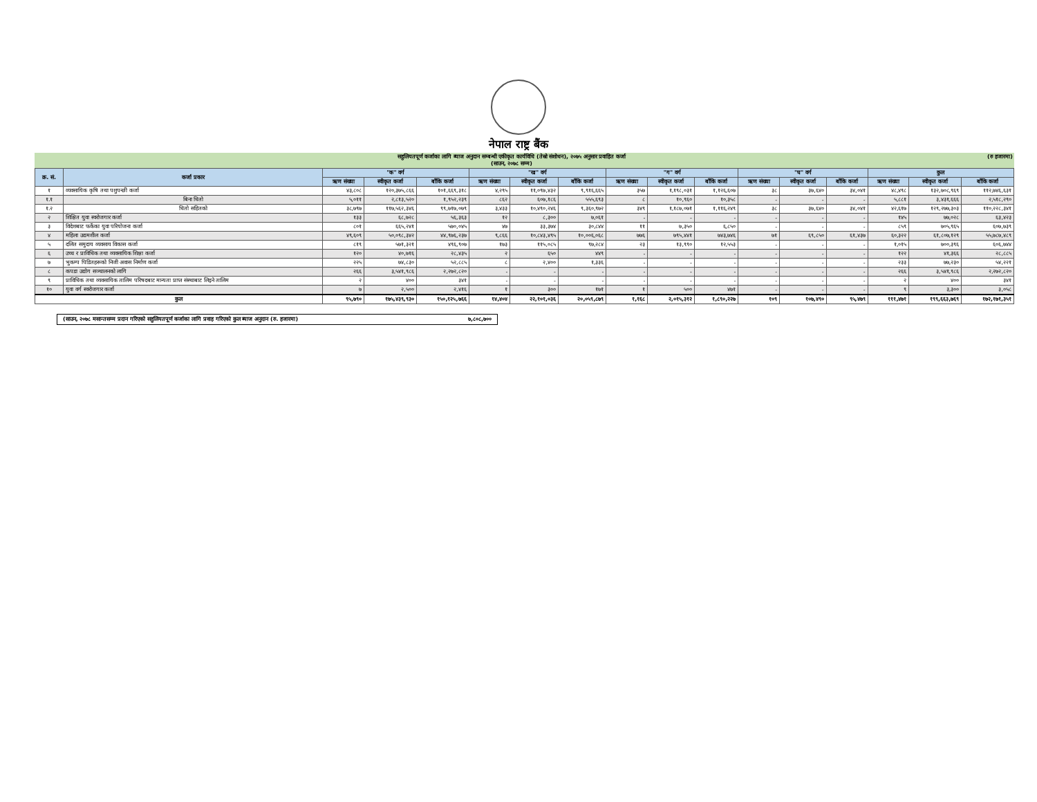नेपाल राष्ट्र बैंक
सहुलियतपूर्ण कर्जाका लागि ब्याज अनुदान सम्बन्धी एकीकृत कार्यविधि (तेस्रो संशोधन), २०७५ अनुसार प्रवाहित कर्जा
(साउन, २०७८ सम्म)
(रु हजारमा)
| क्र. सं. | कर्जा प्रकार | "क" वर्ग | | | "ख" वर्ग | | | "ग" वर्ग | | | "घ" वर्ग | | | कुल | | |
| --- | --- | --- | --- | --- | --- | --- | --- | --- | --- | --- | --- | --- | --- | --- | --- | --- |
| | | ऋण संख्या | स्वीकृत कर्जा | बाँकि कर्जा | ऋण संख्या | स्वीकृत कर्जा | बाँकि कर्जा | ऋण संख्या | स्वीकृत कर्जा | बाँकि कर्जा | ऋण संख्या | स्वीकृत कर्जा | बाँकि कर्जा | ऋण संख्या | स्वीकृत कर्जा | बाँकि कर्जा |
| १ | व्यवसायिक कृषि तथा पशुपन्छी कर्जा | ४३,८०८ | १२०,३७५,८६६ | १०१,६६९,३१८ | ४,२९५ | ११,०९७,४३२ | ९,९१६,६६५ | ३५७ | १,१९८,०३१ | १,१२६,६०७ | ३८ | ३७,६४० | ३४,०४१ | ४८,४९८ | १३२,७०८,९६९ | ११२,७४६,६३१ |
| १.१ | बिना धितो | ५,०११ | २,८१३,५२० | १,९५२,२३९ | ८६२ | ६०७,१८६ | ५५५,६९३ | ८ | १०,९६० | १०,३५८ | - | - | - | ५,८८१ | ३,४३१,६६६ | २,५१८,२९० |
| १.२ | धितो सहितको | ३८,७९७ | ११७,५६२,३४६ | ९९,७१७,०७९ | ३,४३३ | १०,४९०,२४६ | ९,३६०,९७२ | ३४९ | १,१८७,०७१ | १,११६,२४९ | ३८ | ३७,६४० | ३४,०४१ | ४२,६१७ | १२९,२७७,३०३ | ११०,२२८,३४१ |
| २ | शिक्षित युवा स्वरोजगार कर्जा | १३३ | ६८,७२८ | ५६,३६३ | १२ | ८,३०० | ७,०६१ | - | - | - | - | - | - | १४५ | ७७,०२८ | ६३,४२३ |
| ३ | विदेशबाट फर्केका युवा परियोजना कर्जा | ८०१ | ६६५,२४१ | ५७०,०४५ | ४७ | ३३,३७४ | ३०,८४४ | ११ | ७,३५० | ६,८५० | - | - | - | ८५९ | ७०५,९६५ | ६०७,७३९ |
| ४ | महिला उद्यमशील कर्जा | ४९,६०९ | ५०,०९८,३४२ | ४४,९७६,२३७ | ९,८६६ | १०,८४३,४९५ | १०,००६,०६८ | ७७६ | ७९५,४४१ | ७४३,७४६ | ७१ | ६९,८५० | ६१,४३७ | ६०,३२२ | ६१,८०७,१२९ | ५५,७८७,४८९ |
| ५ | दलित समुदाय व्यवसाय विकास कर्जा | ८१९ | ५७१,३२१ | ४९६,९०७ | १७३ | ११५,०८५ | ९७,२८४ | २३ | १३,९९० | १२,५५३ | - | - | - | १,०१५ | ७००,३९६ | ६०६,७४४ |
| ६ | उच्च र प्राविधिक तथा व्यवसायिक शिक्षा कर्जा | १२० | ४०,७१६ | २८,४३५ | २ | ६५० | ४४९ | - | - | - | - | - | - | १२२ | ४१,३६६ | २८,८८५ |
| ७ | भुकम्प पिडितहरूको निजी अवास निर्माण कर्जा | २२५ | ७४,८३० | ५२,८८५ | ८ | २,४०० | १,३३६ | - | - | - | - | - | - | २३३ | ७७,२३० | ५४,२२१ |
| ८ | कपडा उद्योग सञ्चालनको लागि | २६६ | ३,५४१,९८६ | २,२७२,८२० | - | - | - | - | - | - | - | - | - | २६६ | ३,५४१,९८६ | २,२७२,८२० |
| ९ | प्राविधिक तथा व्यवसायिक तालिम परिषदबाट मान्यता प्राप्त संस्थाबाट लिइने तालिम | २ | ४०० | ३४१ | - | - | - | - | - | - | - | - | - | २ | ४०० | ३४१ |
| १० | युवा वर्ग स्वरोजगार कर्जा | ७ | २,५०० | २,४१६ | १ | ३०० | १७१ | १ | ५०० | ४७१ | - | - | - | ९ | ३,३०० | ३,०५८ |
| कुल | | ९५,७९० | १७५,४३९,९३० | १५०,१२५,७६६ | १४,४०४ | २२,१०१,०३६ | २०,०५९,८७९ | १,१६८ | २,०१५,३१२ | १,८९०,२२७ | १०९ | १०७,४९० | ९५,४७९ | १११,४७१ | १९९,६६३,७६९ | १७२,१७१,३५१ |
(साउन, २०७८ मसान्तसम्म प्रदान गरिएको सहुलियतपूर्ण कर्जाका लागि प्रवाह गरिएको कुल ब्याज अनुदान (रु. हजारमा) ७,८०८,७००